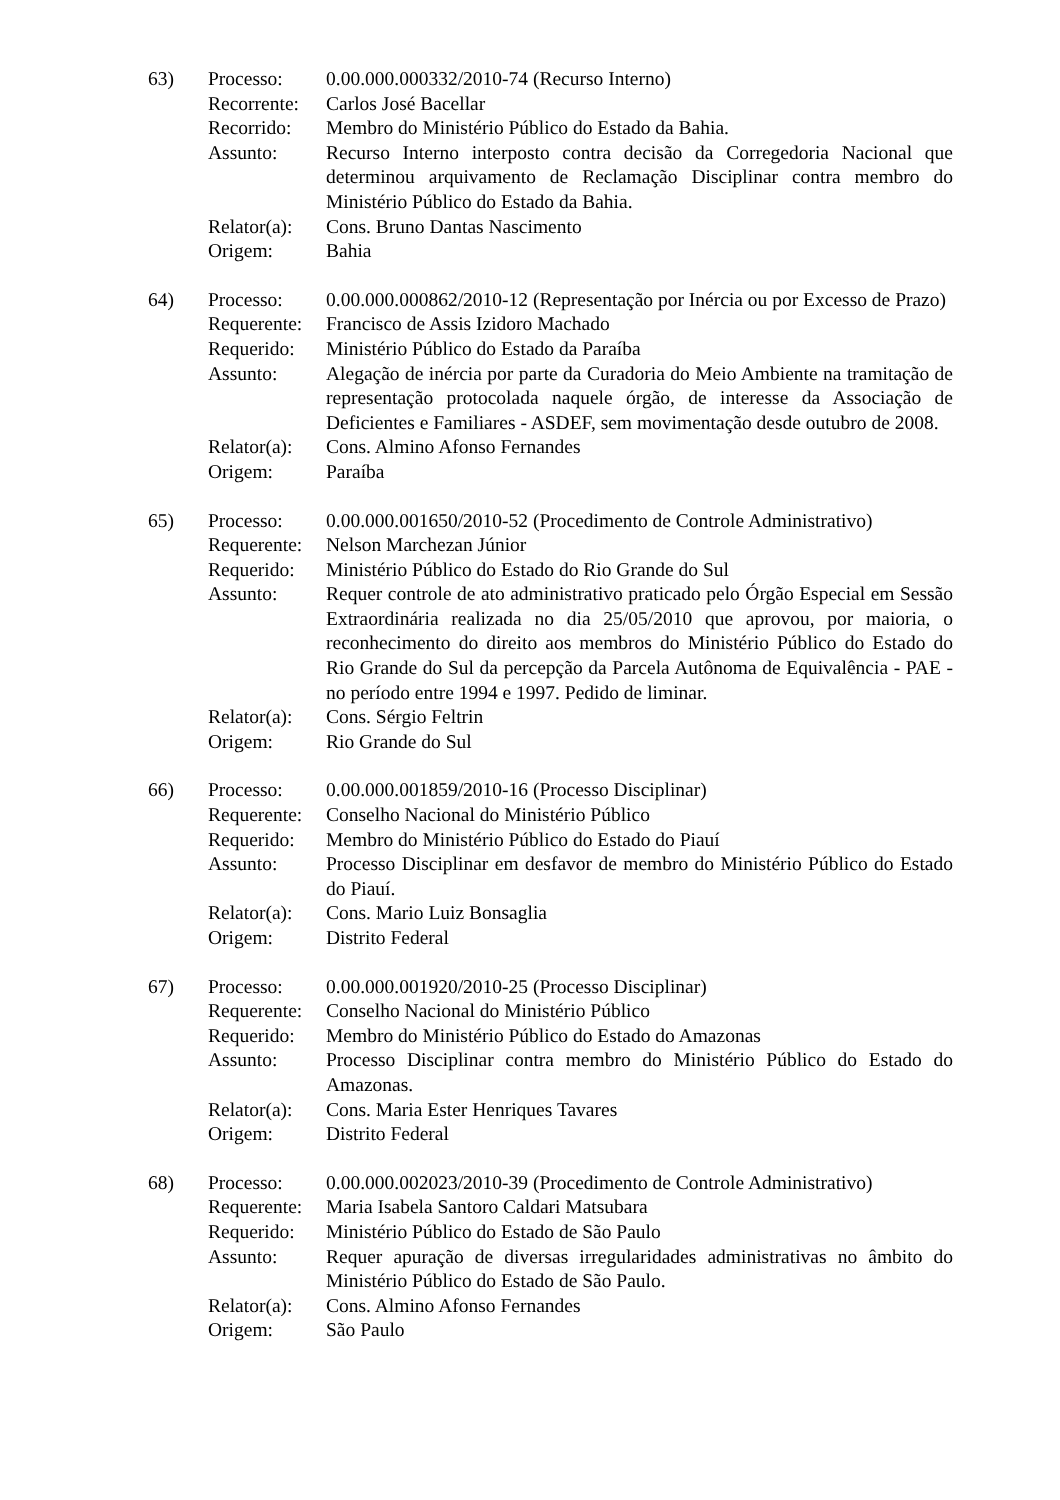63) Processo: 0.00.000.000332/2010-74 (Recurso Interno)
Recorrente:
Carlos José Bacellar
Recorrido: Membro do Ministério Público do Estado da Bahia.
Assunto: Recurso Interno interposto contra decisão da Corregedoria Nacional que determinou arquivamento de Reclamação Disciplinar contra membro do Ministério Público do Estado da Bahia.
Relator(a):
Cons. Bruno Dantas Nascimento
Origem: Bahia
64) Processo: 0.00.000.000862/2010-12 (Representação por Inércia ou por Excesso de Prazo)
Requerente:
Francisco de Assis Izidoro Machado
Requerido: Ministério Público do Estado da Paraíba
Assunto: Alegação de inércia por parte da Curadoria do Meio Ambiente na tramitação de representação protocolada naquele órgão, de interesse da Associação de Deficientes e Familiares - ASDEF, sem movimentação desde outubro de 2008.
Relator(a):
Cons. Almino Afonso Fernandes
Origem: Paraíba
65) Processo: 0.00.000.001650/2010-52 (Procedimento de Controle Administrativo)
Requerente:
Nelson Marchezan Júnior
Requerido: Ministério Público do Estado do Rio Grande do Sul
Assunto: Requer controle de ato administrativo praticado pelo Órgão Especial em Sessão Extraordinária realizada no dia 25/05/2010 que aprovou, por maioria, o reconhecimento do direito aos membros do Ministério Público do Estado do Rio Grande do Sul da percepção da Parcela Autônoma de Equivalência - PAE - no período entre 1994 e 1997. Pedido de liminar.
Relator(a):
Cons. Sérgio Feltrin
Origem: Rio Grande do Sul
66) Processo: 0.00.000.001859/2010-16 (Processo Disciplinar)
Requerente:
Conselho Nacional do Ministério Público
Requerido: Membro do Ministério Público do Estado do Piauí
Assunto: Processo Disciplinar em desfavor de membro do Ministério Público do Estado do Piauí.
Relator(a):
Cons. Mario Luiz Bonsaglia
Origem: Distrito Federal
67) Processo: 0.00.000.001920/2010-25 (Processo Disciplinar)
Requerente:
Conselho Nacional do Ministério Público
Requerido: Membro do Ministério Público do Estado do Amazonas
Assunto: Processo Disciplinar contra membro do Ministério Público do Estado do Amazonas.
Relator(a):
Cons. Maria Ester Henriques Tavares
Origem: Distrito Federal
68) Processo: 0.00.000.002023/2010-39 (Procedimento de Controle Administrativo)
Requerente:
Maria Isabela Santoro Caldari Matsubara
Requerido: Ministério Público do Estado de São Paulo
Assunto: Requer apuração de diversas irregularidades administrativas no âmbito do Ministério Público do Estado de São Paulo.
Relator(a):
Cons. Almino Afonso Fernandes
Origem: São Paulo